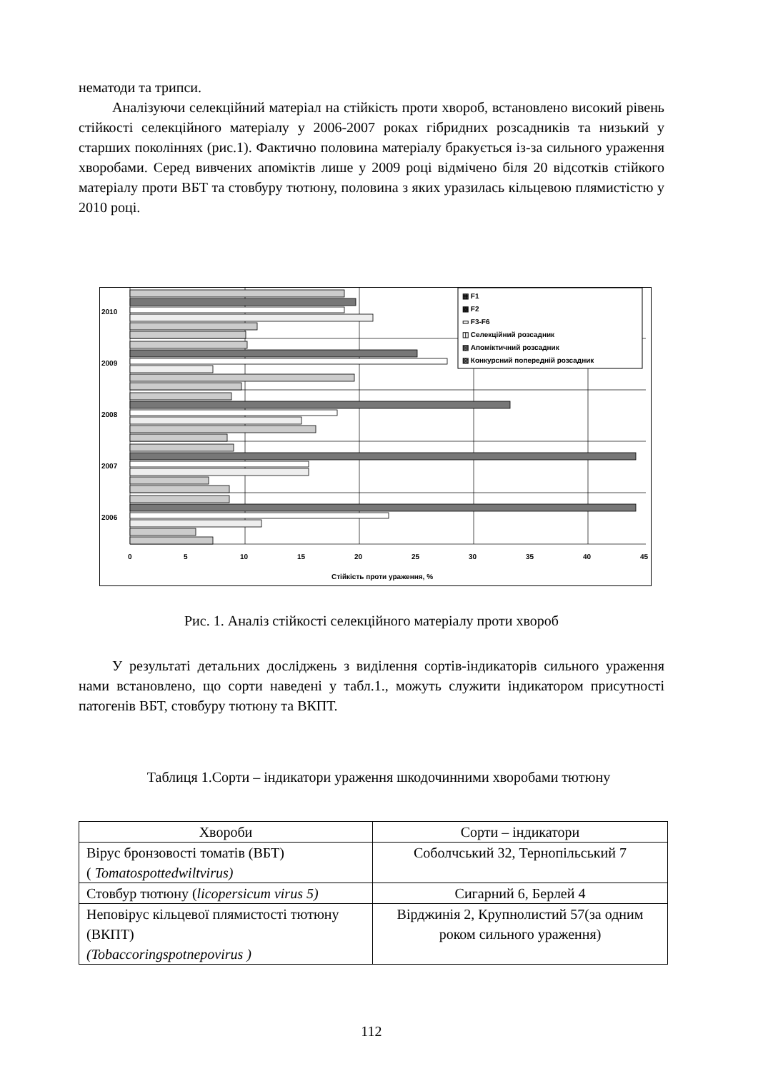нематоди та трипси.
Аналізуючи селекційний матеріал на стійкість проти хвороб, встановлено високий рівень стійкості селекційного матеріалу у 2006-2007 роках гібридних розсадників та низький у старших поколіннях (рис.1). Фактично половина матеріалу бракується із-за сильного ураження хворобами. Серед вивчених апоміктів лише у 2009 році відмічено біля 20 відсотків стійкого матеріалу проти ВБТ та стовбуру тютюну, половина з яких уразилась кільцевою плямистістю у 2010 році.
2010
2009
2008
2007
2006
0
5
10
15
20
25
30
35
40
45
Стійкість проти ураження, %
▦ F1
▩ F2
▭ F3-F6
◫ Селекційний розсадник
▧ Апоміктичний розсадник
▨ Конкурсний попередній розсадник
Рис. 1. Аналіз стійкості селекційного матеріалу проти хвороб
У результаті детальних досліджень з виділення сортів-індикаторів сильного ураження нами встановлено, що сорти наведені у табл.1., можуть служити індикатором присутності патогенів ВБТ, стовбуру тютюну та ВКПТ.
Таблиця 1.Сорти – індикатори ураження шкодочинними хворобами тютюну
| Хвороби | Сорти – індикатори |
| --- | --- |
| Вірус бронзовості томатів (ВБТ) ( Tomatospottedwiltvirus) | Соболчський 32, Тернопільський 7 |
| Стовбур тютюну ( licopersicum virus 5) | Сигарний 6, Берлей 4 |
| Неповірус кільцевої плямистості тютюну (ВКПТ) (Tobaccoringspotnepovirus ) | Вірджинія 2, Крупнолистий 57(за одним роком сильного ураження) |
112